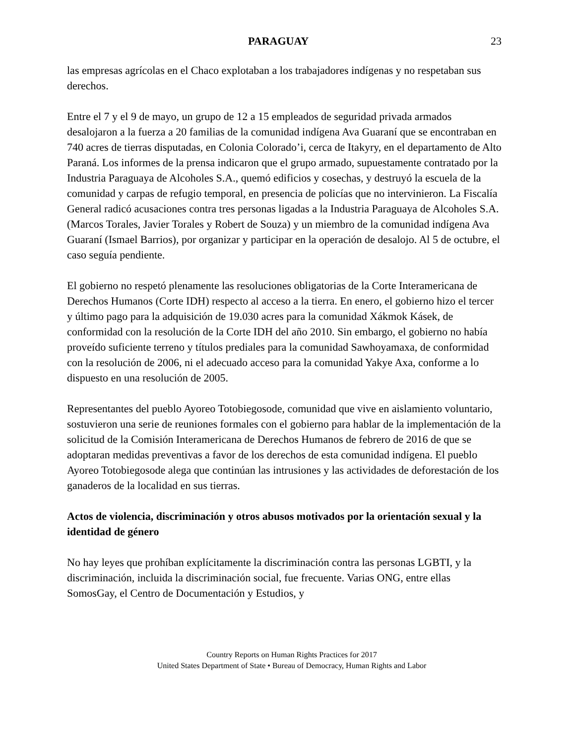PARAGUAY 23
las empresas agrícolas en el Chaco explotaban a los trabajadores indígenas y no respetaban sus derechos.
Entre el 7 y el 9 de mayo, un grupo de 12 a 15 empleados de seguridad privada armados desalojaron a la fuerza a 20 familias de la comunidad indígena Ava Guaraní que se encontraban en 740 acres de tierras disputadas, en Colonia Colorado’i, cerca de Itakyry, en el departamento de Alto Paraná. Los informes de la prensa indicaron que el grupo armado, supuestamente contratado por la Industria Paraguaya de Alcoholes S.A., quemó edificios y cosechas, y destruyó la escuela de la comunidad y carpas de refugio temporal, en presencia de policías que no intervinieron. La Fiscalía General radicó acusaciones contra tres personas ligadas a la Industria Paraguaya de Alcoholes S.A. (Marcos Torales, Javier Torales y Robert de Souza) y un miembro de la comunidad indígena Ava Guaraní (Ismael Barrios), por organizar y participar en la operación de desalojo. Al 5 de octubre, el caso seguía pendiente.
El gobierno no respetó plenamente las resoluciones obligatorias de la Corte Interamericana de Derechos Humanos (Corte IDH) respecto al acceso a la tierra. En enero, el gobierno hizo el tercer y último pago para la adquisición de 19.030 acres para la comunidad Xákmok Kásek, de conformidad con la resolución de la Corte IDH del año 2010. Sin embargo, el gobierno no había proveído suficiente terreno y títulos prediales para la comunidad Sawhoyamaxa, de conformidad con la resolución de 2006, ni el adecuado acceso para la comunidad Yakye Axa, conforme a lo dispuesto en una resolución de 2005.
Representantes del pueblo Ayoreo Totobiegosode, comunidad que vive en aislamiento voluntario, sostuvieron una serie de reuniones formales con el gobierno para hablar de la implementación de la solicitud de la Comisión Interamericana de Derechos Humanos de febrero de 2016 de que se adoptaran medidas preventivas a favor de los derechos de esta comunidad indígena. El pueblo Ayoreo Totobiegosode alega que continúan las intrusiones y las actividades de deforestación de los ganaderos de la localidad en sus tierras.
Actos de violencia, discriminación y otros abusos motivados por la orientación sexual y la identidad de género
No hay leyes que prohíban explícitamente la discriminación contra las personas LGBTI, y la discriminación, incluida la discriminación social, fue frecuente. Varias ONG, entre ellas SomosGay, el Centro de Documentación y Estudios, y
Country Reports on Human Rights Practices for 2017
United States Department of State • Bureau of Democracy, Human Rights and Labor